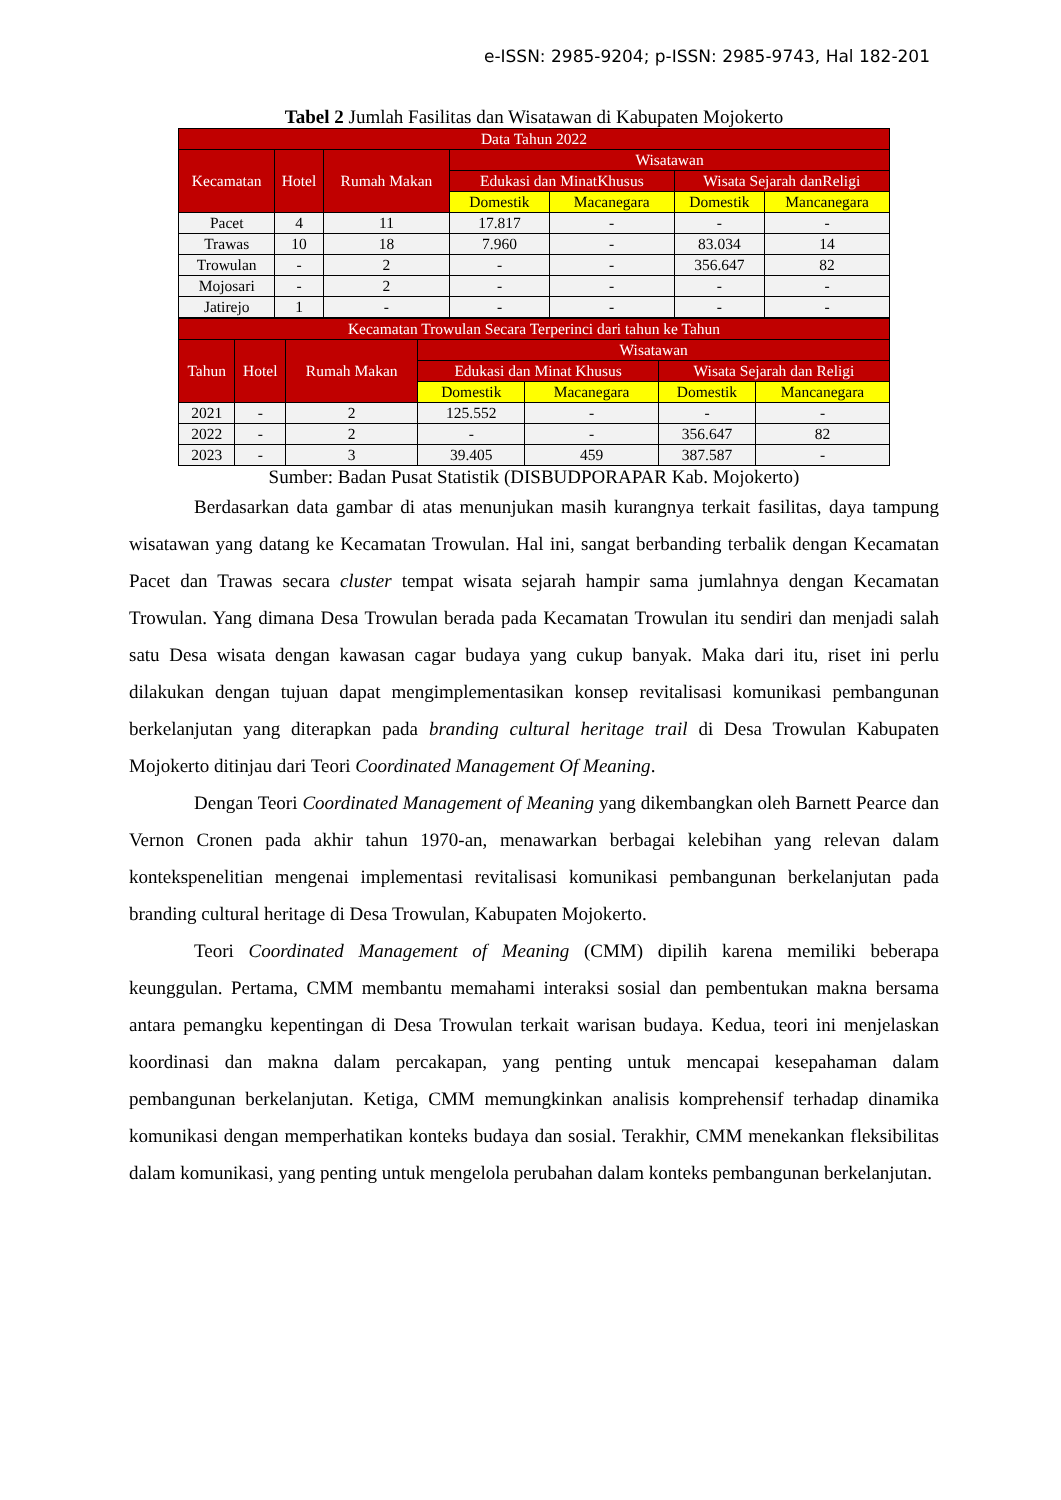e-ISSN: 2985-9204; p-ISSN: 2985-9743, Hal 182-201
Tabel 2 Jumlah Fasilitas dan Wisatawan di Kabupaten Mojokerto
| Data Tahun 2022 | | | | | | |
| --- | --- | --- | --- | --- | --- | --- |
| Kecamatan | Hotel | Rumah Makan | Wisatawan | | | |
| | | | Edukasi dan MinatKhusus | | Wisata Sejarah danReligi | |
| | | | Domestik | Macanegara | Domestik | Mancanegara |
| Pacet | 4 | 11 | 17.817 | - | - | - |
| Trawas | 10 | 18 | 7.960 | - | 83.034 | 14 |
| Trowulan | - | 2 | - | - | 356.647 | 82 |
| Mojosari | - | 2 | - | - | - | - |
| Jatirejo | 1 | - | - | - | - | - |
| Kecamatan Trowulan Secara Terperinci dari tahun ke Tahun | | | | | | |
| --- | --- | --- | --- | --- | --- | --- |
| Tahun | Hotel | Rumah Makan | Wisatawan | | | |
| | | | Edukasi dan Minat Khusus | | Wisata Sejarah dan Religi | |
| | | | Domestik | Macanegara | Domestik | Mancanegara |
| 2021 | - | 2 | 125.552 | - | - | - |
| 2022 | - | 2 | - | - | 356.647 | 82 |
| 2023 | - | 3 | 39.405 | 459 | 387.587 | - |
Sumber: Badan Pusat Statistik (DISBUDPORAPAR Kab. Mojokerto)
Berdasarkan data gambar di atas menunjukan masih kurangnya terkait fasilitas, daya tampung wisatawan yang datang ke Kecamatan Trowulan. Hal ini, sangat berbanding terbalik dengan Kecamatan Pacet dan Trawas secara cluster tempat wisata sejarah hampir sama jumlahnya dengan Kecamatan Trowulan. Yang dimana Desa Trowulan berada pada Kecamatan Trowulan itu sendiri dan menjadi salah satu Desa wisata dengan kawasan cagar budaya yang cukup banyak. Maka dari itu, riset ini perlu dilakukan dengan tujuan dapat mengimplementasikan konsep revitalisasi komunikasi pembangunan berkelanjutan yang diterapkan pada branding cultural heritage trail di Desa Trowulan Kabupaten Mojokerto ditinjau dari Teori Coordinated Management Of Meaning.
Dengan Teori Coordinated Management of Meaning yang dikembangkan oleh Barnett Pearce dan Vernon Cronen pada akhir tahun 1970-an, menawarkan berbagai kelebihan yang relevan dalam kontekspenelitian mengenai implementasi revitalisasi komunikasi pembangunan berkelanjutan pada branding cultural heritage di Desa Trowulan, Kabupaten Mojokerto.
Teori Coordinated Management of Meaning (CMM) dipilih karena memiliki beberapa keunggulan. Pertama, CMM membantu memahami interaksi sosial dan pembentukan makna bersama antara pemangku kepentingan di Desa Trowulan terkait warisan budaya. Kedua, teori ini menjelaskan koordinasi dan makna dalam percakapan, yang penting untuk mencapai kesepahaman dalam pembangunan berkelanjutan. Ketiga, CMM memungkinkan analisis komprehensif terhadap dinamika komunikasi dengan memperhatikan konteks budaya dan sosial. Terakhir, CMM menekankan fleksibilitas dalam komunikasi, yang penting untuk mengelola perubahan dalam konteks pembangunan berkelanjutan.